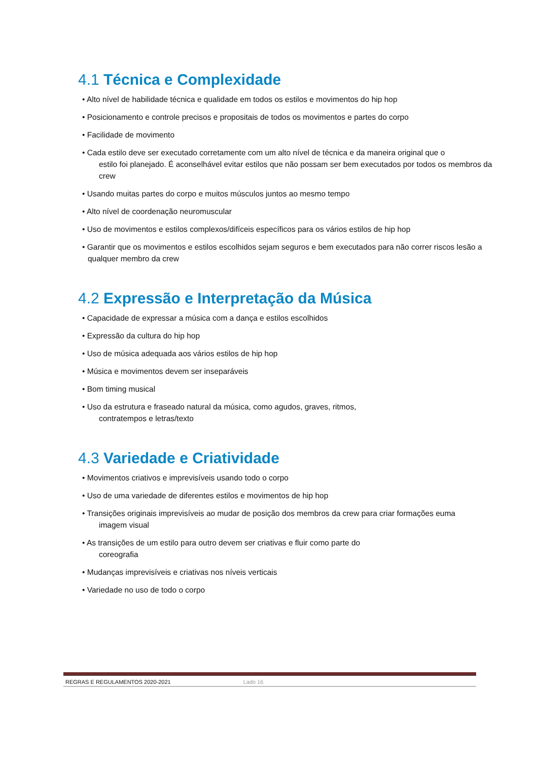4.1 Técnica e Complexidade
• Alto nível de habilidade técnica e qualidade em todos os estilos e movimentos do hip hop
• Posicionamento e controle precisos e propositais de todos os movimentos e partes do corpo
• Facilidade de movimento
• Cada estilo deve ser executado corretamente com um alto nível de técnica e da maneira original que o
estilo foi planejado. É aconselhável evitar estilos que não possam ser bem executados por todos os membros da crew
• Usando muitas partes do corpo e muitos músculos juntos ao mesmo tempo
• Alto nível de coordenação neuromuscular
• Uso de movimentos e estilos complexos/difíceis específicos para os vários estilos de hip hop
• Garantir que os movimentos e estilos escolhidos sejam seguros e bem executados para não correr riscos lesão a qualquer membro da crew
4.2 Expressão e Interpretação da Música
• Capacidade de expressar a música com a dança e estilos escolhidos
• Expressão da cultura do hip hop
• Uso de música adequada aos vários estilos de hip hop
• Música e movimentos devem ser inseparáveis
• Bom timing musical
• Uso da estrutura e fraseado natural da música, como agudos, graves, ritmos,
contratempos e letras/texto
4.3 Variedade e Criatividade
• Movimentos criativos e imprevisíveis usando todo o corpo
• Uso de uma variedade de diferentes estilos e movimentos de hip hop
• Transições originais imprevisíveis ao mudar de posição dos membros da crew para criar formações euma
imagem visual
• As transições de um estilo para outro devem ser criativas e fluir como parte do
coreografia
• Mudanças imprevisíveis e criativas nos níveis verticais
• Variedade no uso de todo o corpo
REGRAS E REGULAMENTOS 2020-2021 Lado 16